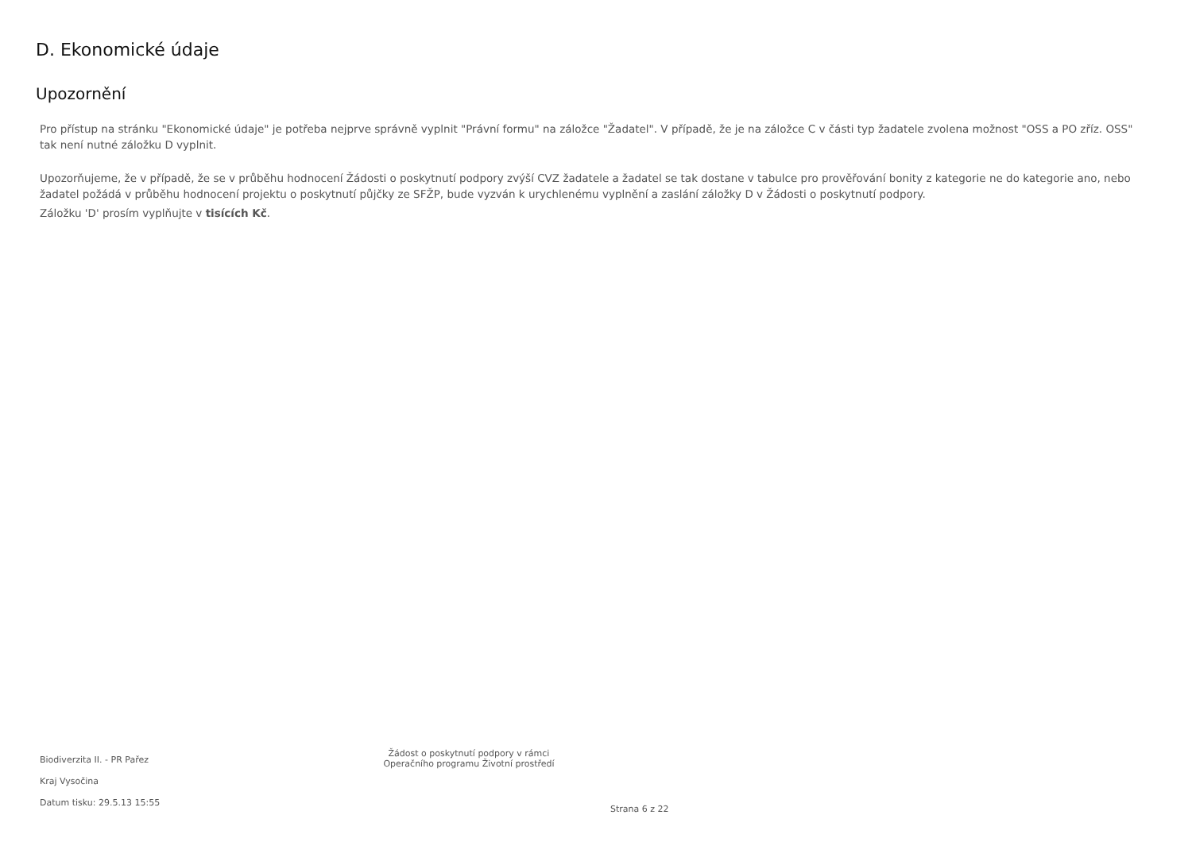D. Ekonomické údaje
Upozornění
Pro přístup na stránku "Ekonomické údaje" je potřeba nejprve správně vyplnit "Právní formu" na záložce "Žadatel". V případě, že je na záložce C v části typ žadatele zvolena možnost "OSS a PO zříz. OSS" tak není nutné záložku D vyplnit.
Upozorňujeme, že v případě, že se v průběhu hodnocení Žádosti o poskytnutí podpory zvýší CVZ žadatele a žadatel se tak dostane v tabulce pro prověřování bonity z kategorie ne do kategorie ano, nebo žadatel požádá v průběhu hodnocení projektu o poskytnutí půjčky ze SFŽP, bude vyzván k urychlenému vyplnění a zaslání záložky D v Žádosti o poskytnutí podpory.
Záložku 'D' prosím vyplňujte v tisících Kč.
Biodiverzita II. - PR Pařez
Kraj Vysočina
Datum tisku: 29.5.13 15:55
Žádost o poskytnutí podpory v rámci
Operačního programu Životní prostředí
Strana 6 z 22